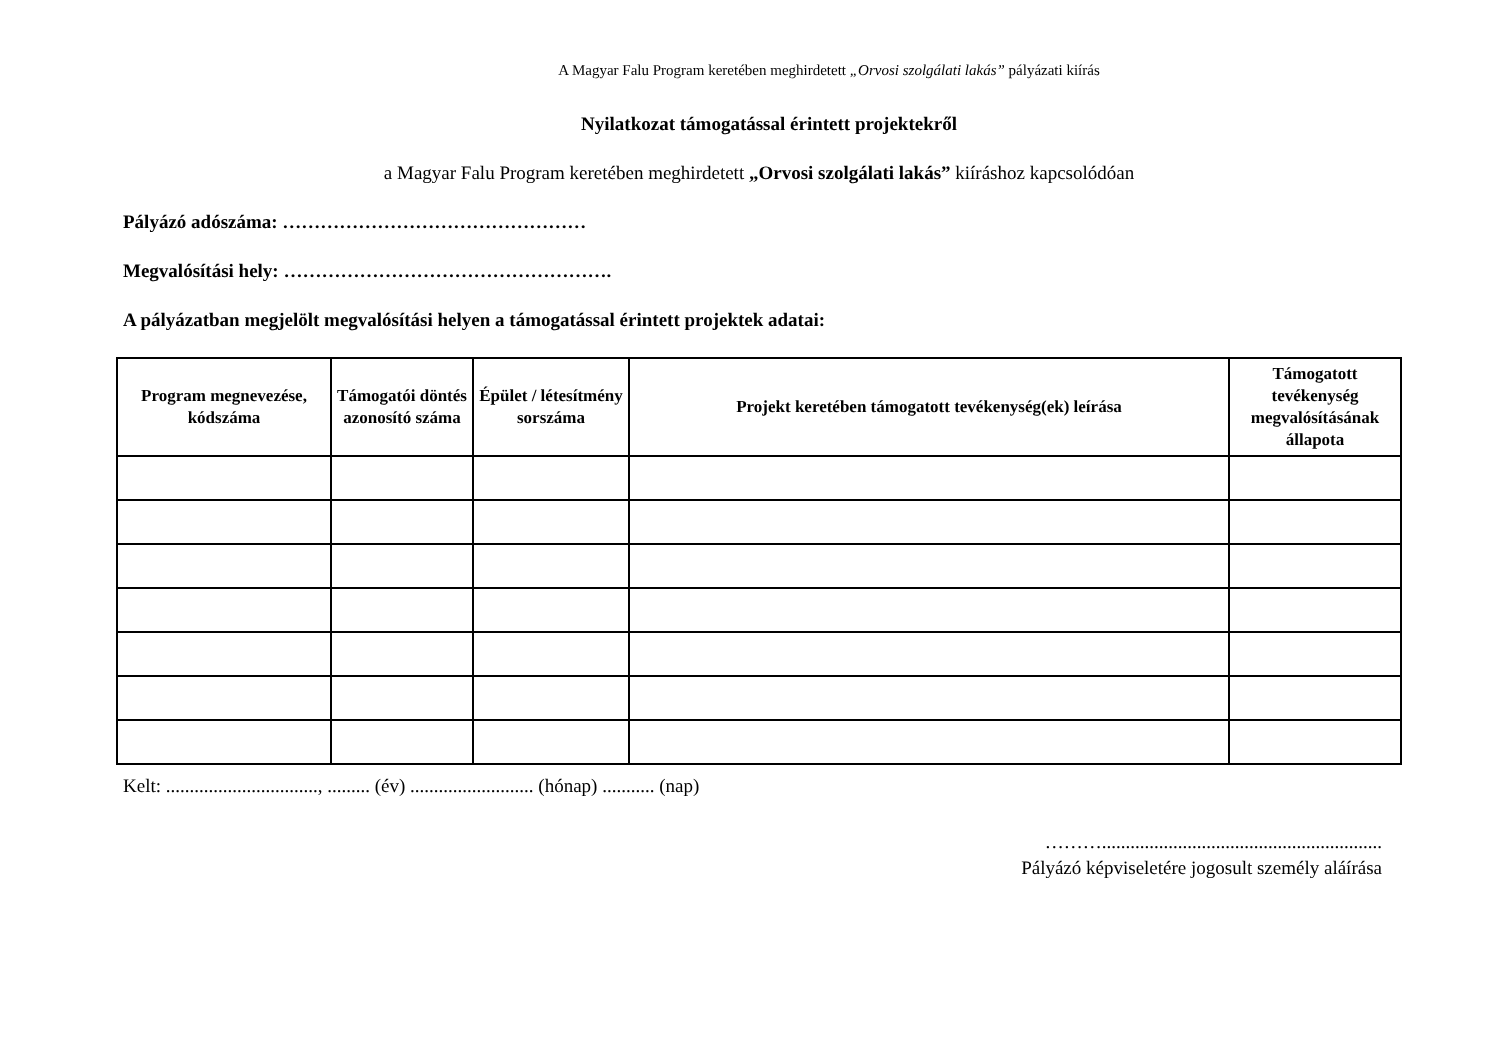A Magyar Falu Program keretében meghirdetett „Orvosi szolgálati lakás” pályázati kiírás
Nyilatkozat támogatással érintett projektekről
a Magyar Falu Program keretében meghirdetett „Orvosi szolgálati lakás” kiíráshoz kapcsolódóan
Pályázó adószáma: …………………………………………
Megvalósítási hely: …………………………………………….
A pályázatban megjelölt megvalósítási helyen a támogatással érintett projektek adatai:
| Program megnevezése, kódszáma | Támogatói döntés azonosító száma | Épület / létesítmény sorszáma | Projekt keretében támogatott tevékenység(ek) leírása | Támogatott tevékenység megvalósításának állapota |
| --- | --- | --- | --- | --- |
Kelt: ................................, ......... (év) .......................... (hónap) ........... (nap)
………...........................................................
Pályázó képviseletére jogosult személy aláírása